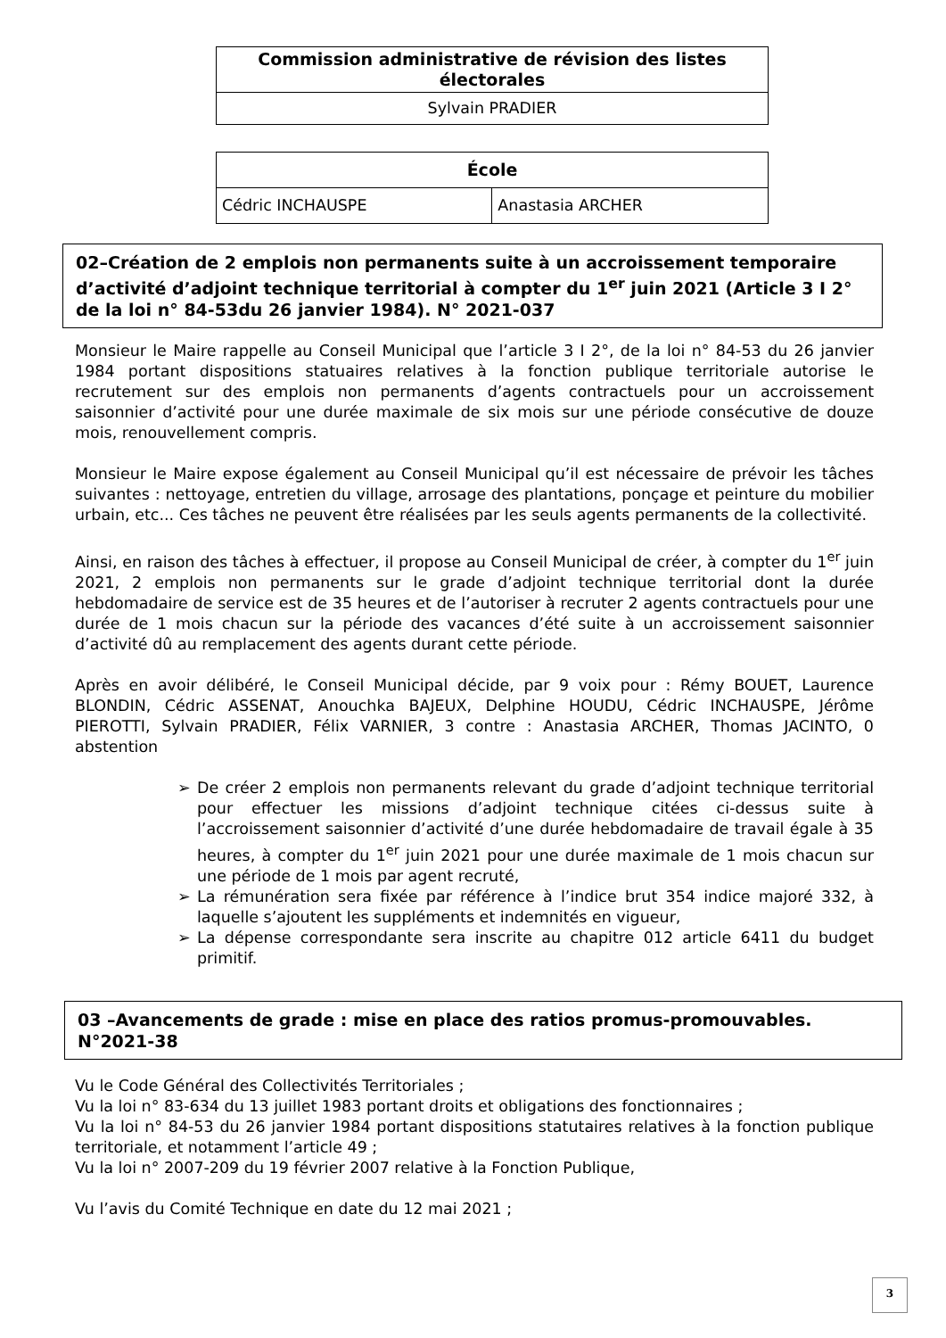| Commission administrative de révision des listes électorales |
| Sylvain PRADIER |
| École | |
| Cédric INCHAUSPE | Anastasia ARCHER |
02–Création de 2 emplois non permanents suite à un accroissement temporaire d’activité d’adjoint technique territorial à compter du 1<sup>er</sup> juin 2021 (Article 3 I 2° de la loi n° 84-53du 26 janvier 1984). N° 2021-037
Monsieur le Maire rappelle au Conseil Municipal que l’article 3 I 2°, de la loi n° 84-53 du 26 janvier 1984 portant dispositions statuaires relatives à la fonction publique territoriale autorise le recrutement sur des emplois non permanents d’agents contractuels pour un accroissement saisonnier d’activité pour une durée maximale de six mois sur une période consécutive de douze mois, renouvellement compris.
Monsieur le Maire expose également au Conseil Municipal qu’il est nécessaire de prévoir les tâches suivantes : nettoyage, entretien du village, arrosage des plantations, ponçage et peinture du mobilier urbain, etc... Ces tâches ne peuvent être réalisées par les seuls agents permanents de la collectivité.
Ainsi, en raison des tâches à effectuer, il propose au Conseil Municipal de créer, à compter du 1<sup>er</sup> juin 2021, 2 emplois non permanents sur le grade d’adjoint technique territorial dont la durée hebdomadaire de service est de 35 heures et de l’autoriser à recruter 2 agents contractuels pour une durée de 1 mois chacun sur la période des vacances d’été suite à un accroissement saisonnier d’activité dû au remplacement des agents durant cette période.
Après en avoir délibéré, le Conseil Municipal décide, par 9 voix pour : Rémy BOUET, Laurence BLONDIN, Cédric ASSENAT, Anouchka BAJEUX, Delphine HOUDU, Cédric INCHAUSPE, Jérôme PIEROTTI, Sylvain PRADIER, Félix VARNIER, 3 contre : Anastasia ARCHER, Thomas JACINTO, 0 abstention
➢ De créer 2 emplois non permanents relevant du grade d’adjoint technique territorial pour effectuer les missions d’adjoint technique citées ci-dessus suite à l’accroissement saisonnier d’activité d’une durée hebdomadaire de travail égale à 35 heures, à compter du 1<sup>er</sup> juin 2021 pour une durée maximale de 1 mois chacun sur une période de 1 mois par agent recruté,
➢ La rémunération sera fixée par référence à l’indice brut 354 indice majoré 332, à laquelle s’ajoutent les suppléments et indemnités en vigueur,
➢ La dépense correspondante sera inscrite au chapitre 012 article 6411 du budget primitif.
03 –Avancements de grade : mise en place des ratios promus-promouvables. N°2021-38
Vu le Code Général des Collectivités Territoriales ;
Vu la loi n° 83-634 du 13 juillet 1983 portant droits et obligations des fonctionnaires ;
Vu la loi n° 84-53 du 26 janvier 1984 portant dispositions statutaires relatives à la fonction publique territoriale, et notamment l’article 49 ;
Vu la loi n° 2007-209 du 19 février 2007 relative à la Fonction Publique,
Vu l’avis du Comité Technique en date du 12 mai 2021 ;
3